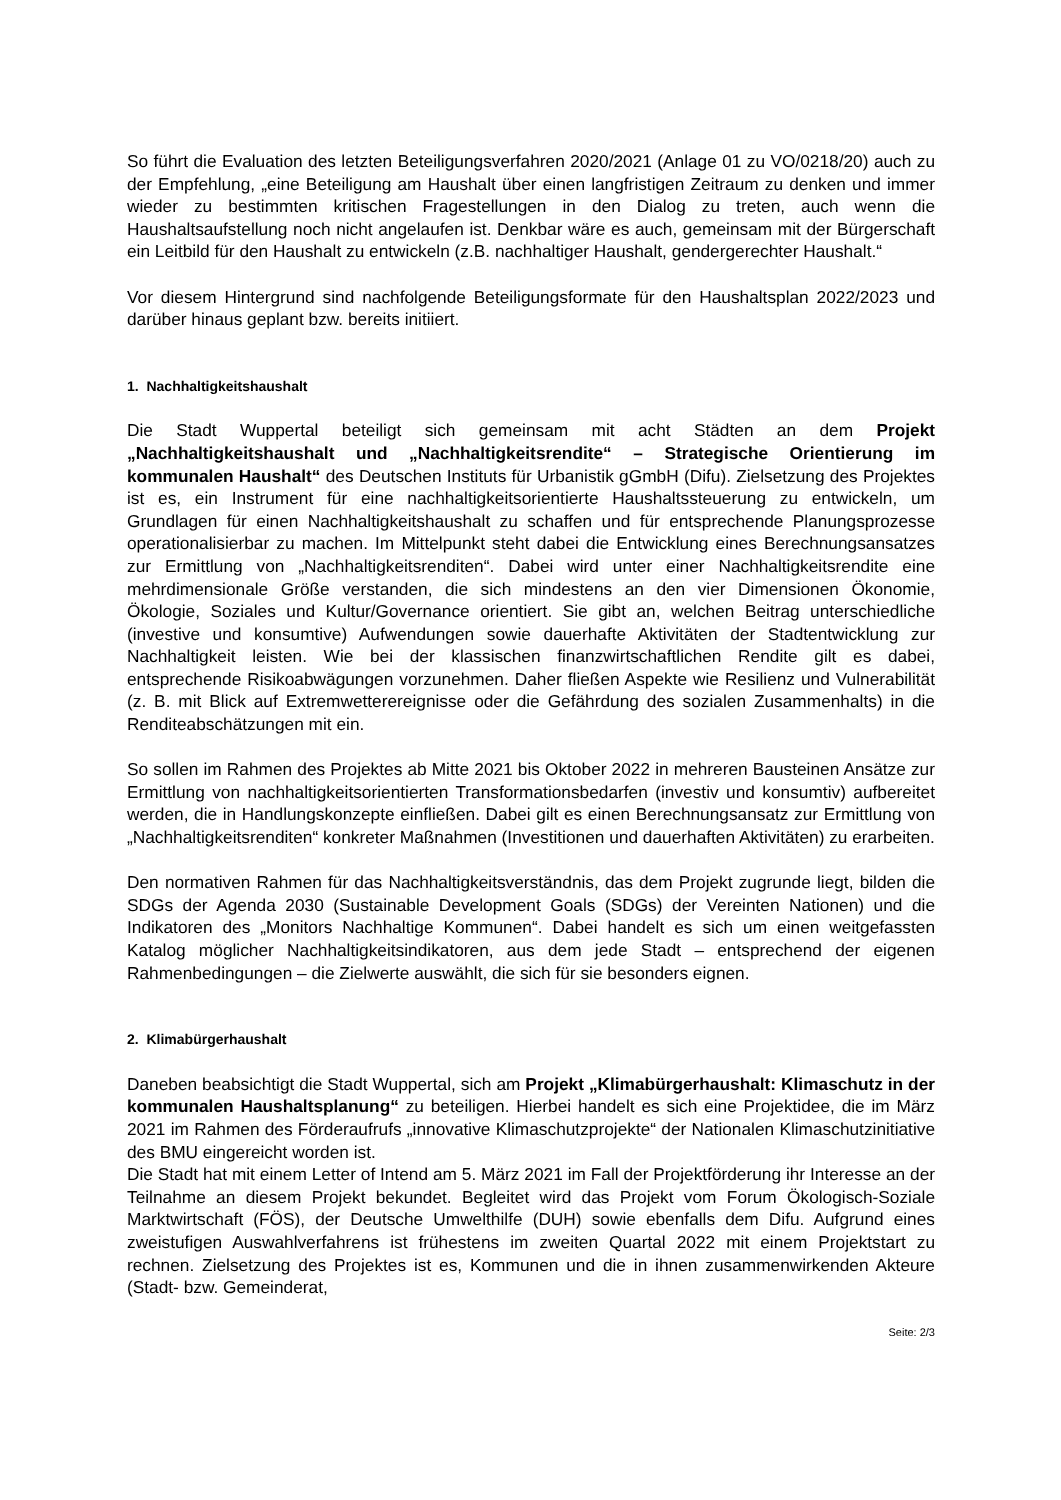So führt die Evaluation des letzten Beteiligungsverfahren 2020/2021 (Anlage 01 zu VO/0218/20) auch zu der Empfehlung, „eine Beteiligung am Haushalt über einen langfristigen Zeitraum zu denken und immer wieder zu bestimmten kritischen Fragestellungen in den Dialog zu treten, auch wenn die Haushaltsaufstellung noch nicht angelaufen ist. Denkbar wäre es auch, gemeinsam mit der Bürgerschaft ein Leitbild für den Haushalt zu entwickeln (z.B. nachhaltiger Haushalt, gendergerechter Haushalt.“
Vor diesem Hintergrund sind nachfolgende Beteiligungsformate für den Haushaltsplan 2022/2023 und darüber hinaus geplant bzw. bereits initiiert.
1. Nachhaltigkeitshaushalt
Die Stadt Wuppertal beteiligt sich gemeinsam mit acht Städten an dem Projekt „Nachhaltigkeitshaushalt und „Nachhaltigkeitsrendite“ – Strategische Orientierung im kommunalen Haushalt“ des Deutschen Instituts für Urbanistik gGmbH (Difu). Zielsetzung des Projektes ist es, ein Instrument für eine nachhaltigkeitsorientierte Haushaltssteuerung zu entwickeln, um Grundlagen für einen Nachhaltigkeitshaushalt zu schaffen und für entsprechende Planungsprozesse operationalisierbar zu machen. Im Mittelpunkt steht dabei die Entwicklung eines Berechnungsansatzes zur Ermittlung von „Nachhaltigkeitsrenditen“. Dabei wird unter einer Nachhaltigkeitsrendite eine mehrdimensionale Größe verstanden, die sich mindestens an den vier Dimensionen Ökonomie, Ökologie, Soziales und Kultur/Governance orientiert. Sie gibt an, welchen Beitrag unterschiedliche (investive und konsumtive) Aufwendungen sowie dauerhafte Aktivitäten der Stadtentwicklung zur Nachhaltigkeit leisten. Wie bei der klassischen finanzwirtschaftlichen Rendite gilt es dabei, entsprechende Risikoabwägungen vorzunehmen. Daher fließen Aspekte wie Resilienz und Vulnerabilität (z. B. mit Blick auf Extremwetterereignisse oder die Gefährdung des sozialen Zusammenhalts) in die Renditeabschätzungen mit ein.
So sollen im Rahmen des Projektes ab Mitte 2021 bis Oktober 2022 in mehreren Bausteinen Ansätze zur Ermittlung von nachhaltigkeitsorientierten Transformationsbedarfen (investiv und konsumtiv) aufbereitet werden, die in Handlungskonzepte einfließen. Dabei gilt es einen Berechnungsansatz zur Ermittlung von „Nachhaltigkeitsrenditen“ konkreter Maßnahmen (Investitionen und dauerhaften Aktivitäten) zu erarbeiten.
Den normativen Rahmen für das Nachhaltigkeitsverständnis, das dem Projekt zugrunde liegt, bilden die SDGs der Agenda 2030 (Sustainable Development Goals (SDGs) der Vereinten Nationen) und die Indikatoren des „Monitors Nachhaltige Kommunen“. Dabei handelt es sich um einen weitgefassten Katalog möglicher Nachhaltigkeitsindikatoren, aus dem jede Stadt – entsprechend der eigenen Rahmenbedingungen – die Zielwerte auswählt, die sich für sie besonders eignen.
2. Klimabürgerhaushalt
Daneben beabsichtigt die Stadt Wuppertal, sich am Projekt „Klimabürgerhaushalt: Klimaschutz in der kommunalen Haushaltsplanung“ zu beteiligen. Hierbei handelt es sich eine Projektidee, die im März 2021 im Rahmen des Förderaufrufs „innovative Klimaschutzprojekte“ der Nationalen Klimaschutzinitiative des BMU eingereicht worden ist.
Die Stadt hat mit einem Letter of Intend am 5. März 2021 im Fall der Projektförderung ihr Interesse an der Teilnahme an diesem Projekt bekundet. Begleitet wird das Projekt vom Forum Ökologisch-Soziale Marktwirtschaft (FÖS), der Deutsche Umwelthilfe (DUH) sowie ebenfalls dem Difu. Aufgrund eines zweistufigen Auswahlverfahrens ist frühestens im zweiten Quartal 2022 mit einem Projektstart zu rechnen. Zielsetzung des Projektes ist es, Kommunen und die in ihnen zusammenwirkenden Akteure (Stadt- bzw. Gemeinderat,
Seite: 2/3